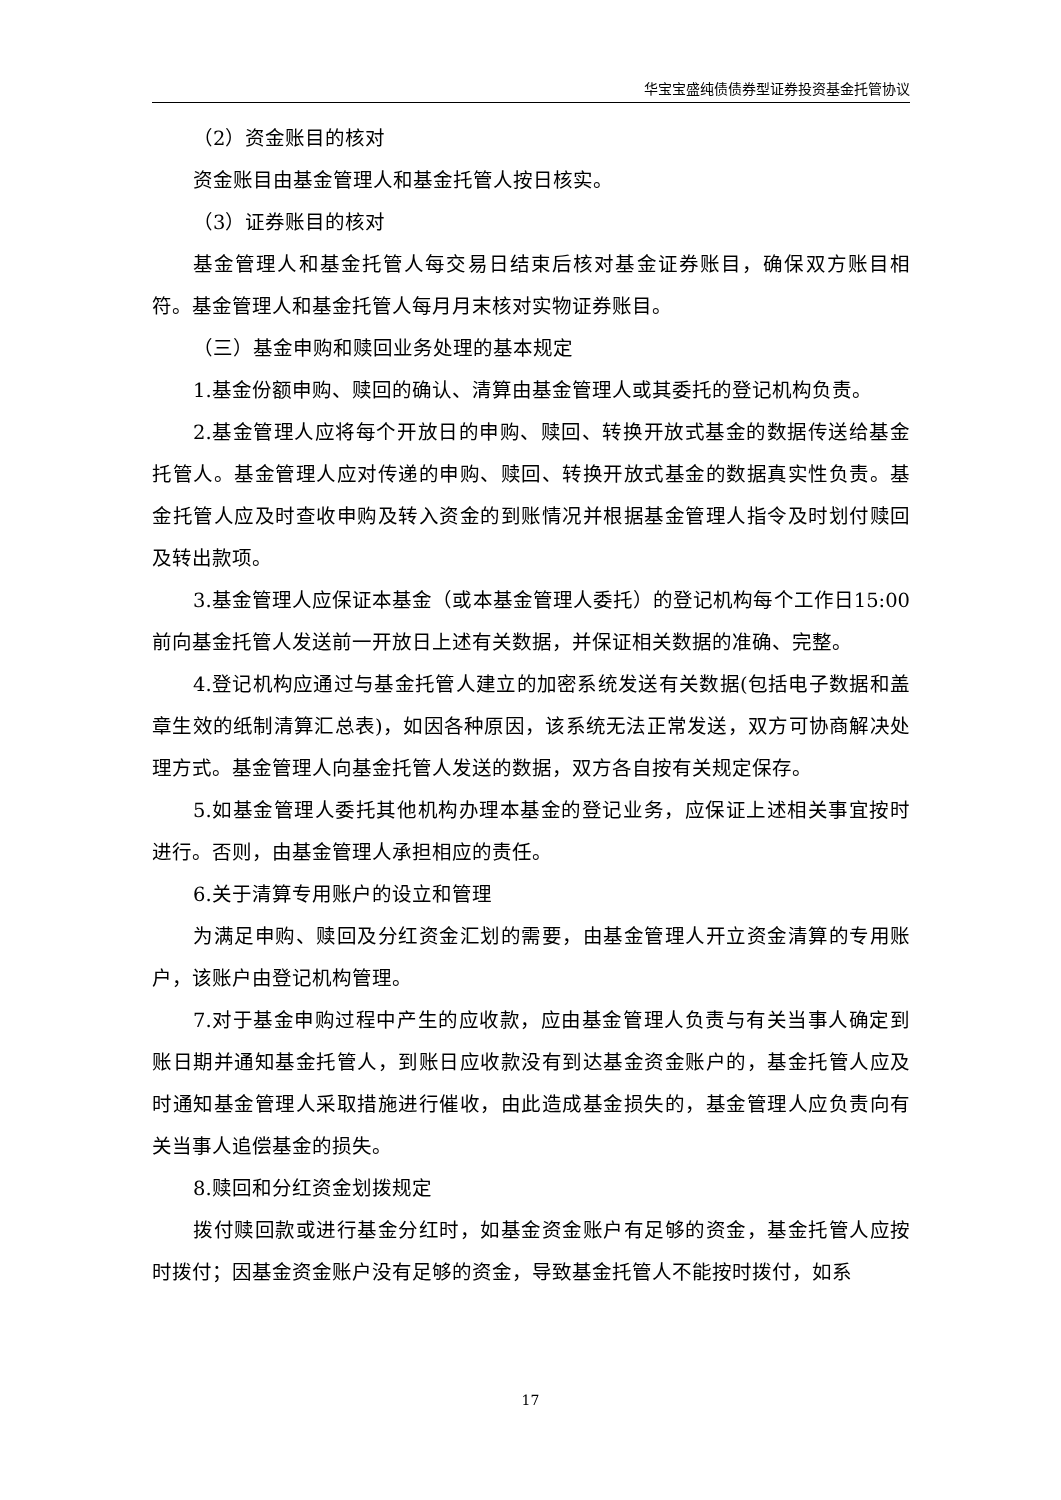华宝宝盛纯债债券型证券投资基金托管协议
（2）资金账目的核对
资金账目由基金管理人和基金托管人按日核实。
（3）证券账目的核对
基金管理人和基金托管人每交易日结束后核对基金证券账目，确保双方账目相符。基金管理人和基金托管人每月月末核对实物证券账目。
（三）基金申购和赎回业务处理的基本规定
1.基金份额申购、赎回的确认、清算由基金管理人或其委托的登记机构负责。
2.基金管理人应将每个开放日的申购、赎回、转换开放式基金的数据传送给基金托管人。基金管理人应对传递的申购、赎回、转换开放式基金的数据真实性负责。基金托管人应及时查收申购及转入资金的到账情况并根据基金管理人指令及时划付赎回及转出款项。
3.基金管理人应保证本基金（或本基金管理人委托）的登记机构每个工作日15:00前向基金托管人发送前一开放日上述有关数据，并保证相关数据的准确、完整。
4.登记机构应通过与基金托管人建立的加密系统发送有关数据(包括电子数据和盖章生效的纸制清算汇总表)，如因各种原因，该系统无法正常发送，双方可协商解决处理方式。基金管理人向基金托管人发送的数据，双方各自按有关规定保存。
5.如基金管理人委托其他机构办理本基金的登记业务，应保证上述相关事宜按时进行。否则，由基金管理人承担相应的责任。
6.关于清算专用账户的设立和管理
为满足申购、赎回及分红资金汇划的需要，由基金管理人开立资金清算的专用账户，该账户由登记机构管理。
7.对于基金申购过程中产生的应收款，应由基金管理人负责与有关当事人确定到账日期并通知基金托管人，到账日应收款没有到达基金资金账户的，基金托管人应及时通知基金管理人采取措施进行催收，由此造成基金损失的，基金管理人应负责向有关当事人追偿基金的损失。
8.赎回和分红资金划拨规定
拨付赎回款或进行基金分红时，如基金资金账户有足够的资金，基金托管人应按时拨付；因基金资金账户没有足够的资金，导致基金托管人不能按时拨付，如系
17